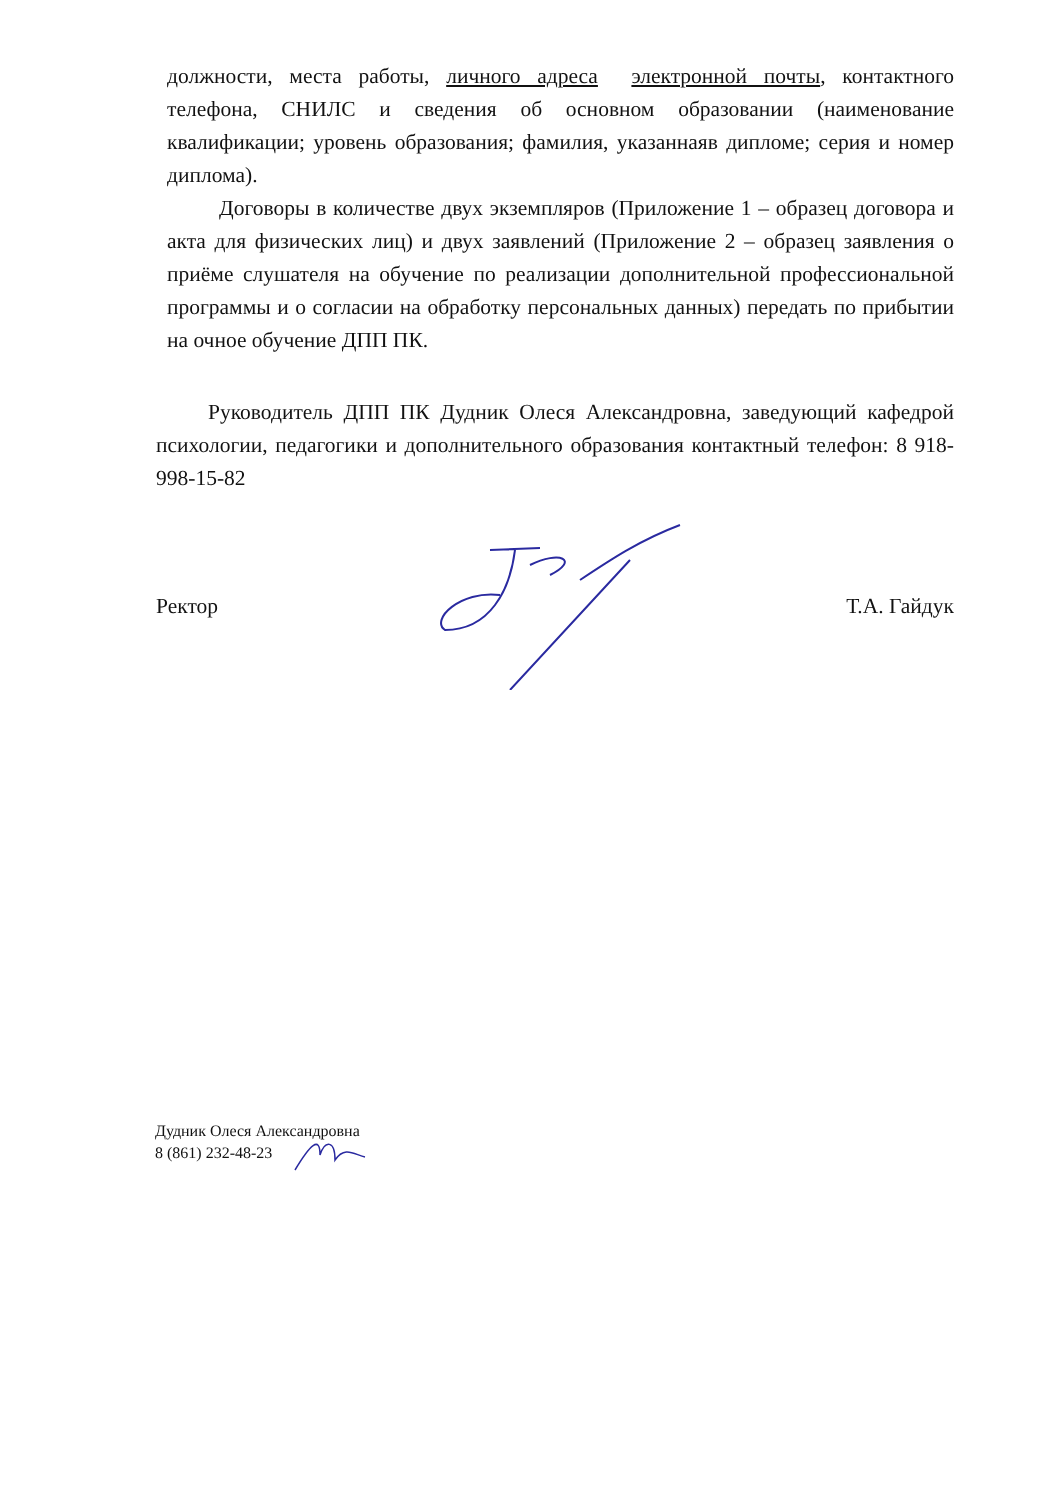должности, места работы, личного адреса электронной почты, контактного телефона, СНИЛС и сведения об основном образовании (наименование квалификации; уровень образования; фамилия, указаннаяв дипломе; серия и номер диплома).
Договоры в количестве двух экземпляров (Приложение 1 – образец договора и акта для физических лиц) и двух заявлений (Приложение 2 – образец заявления о приёме слушателя на обучение по реализации дополнительной профессиональной программы и о согласии на обработку персональных данных) передать по прибытии на очное обучение ДПП ПК.
Руководитель ДПП ПК Дудник Олеся Александровна, заведующий кафедрой психологии, педагогики и дополнительного образования контактный телефон: 8 918-998-15-82
Ректор Т.А. Гайдук
Дудник Олеся Александровна
8 (861) 232-48-23